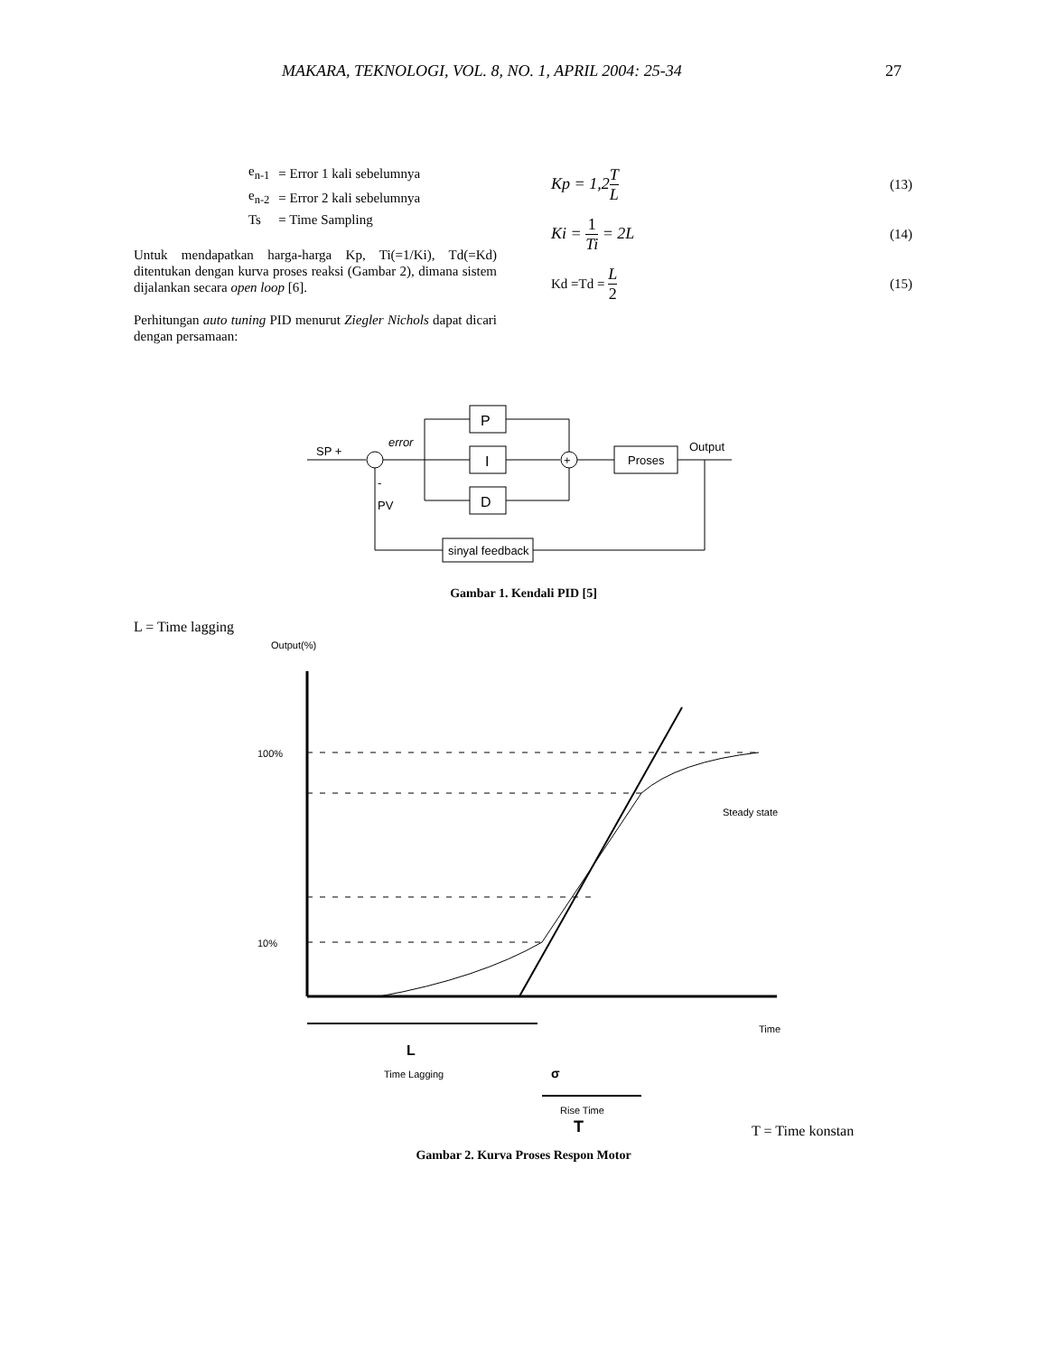MAKARA, TEKNOLOGI, VOL. 8, NO. 1, APRIL 2004: 25-34 27
| e<sub>n-1</sub> | = Error 1 kali sebelumnya |
| e<sub>n-2</sub> | = Error 2 kali sebelumnya |
| Ts | = Time Sampling |
Untuk mendapatkan harga-harga Kp, Ti(=1/Ki), Td(=Kd) ditentukan dengan kurva proses reaksi (Gambar 2), dimana sistem dijalankan secara open loop [6].
Perhitungan auto tuning PID menurut Ziegler Nichols dapat dicari dengan persamaan:
Kp = 1,2T L (13)
Ki = 1 Ti = 2L (14)
Kd =Td = L 2 (15)
SP +
error
P
I
D
+
Proses
Output
sinyal feedback
-
PV
Gambar 1. Kendali PID [5]
L = Time lagging
Output(%)
100%
10%
Steady state
Time
L
Time Lagging
σ
Rise Time
T
T = Time konstan
Gambar 2. Kurva Proses Respon Motor